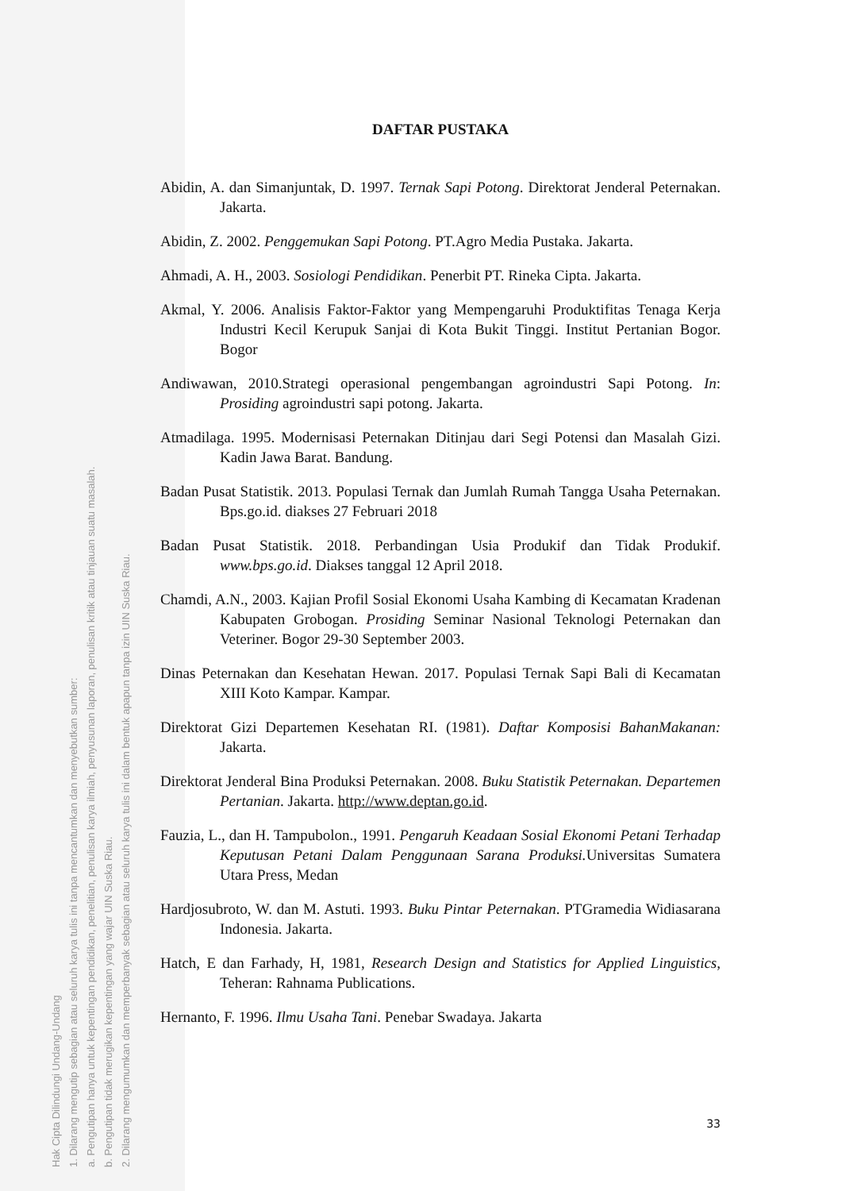Hak Cipta Dilindungi Undang-Undang
1. Dilarang mengutip sebagian atau seluruh karya tulis ini tanpa mencantumkan dan menyebutkan sumber:
a. Pengutipan hanya untuk kepentingan pendidikan, penelitian, penulisan karya ilmiah, penyusunan laporan, penulisan kritik atau tinjauan suatu masalah.
b. Pengutipan tidak merugikan kepentingan yang wajar UIN Suska Riau.
2. Dilarang mengumumkan dan memperbanyak sebagian atau seluruh karya tulis ini dalam bentuk apapun tanpa izin UIN Suska Riau.
DAFTAR PUSTAKA
Abidin, A. dan Simanjuntak, D. 1997. Ternak Sapi Potong. Direktorat Jenderal Peternakan. Jakarta.
Abidin, Z. 2002. Penggemukan Sapi Potong. PT.Agro Media Pustaka. Jakarta.
Ahmadi, A. H., 2003. Sosiologi Pendidikan. Penerbit PT. Rineka Cipta. Jakarta.
Akmal, Y. 2006. Analisis Faktor-Faktor yang Mempengaruhi Produktifitas Tenaga Kerja Industri Kecil Kerupuk Sanjai di Kota Bukit Tinggi. Institut Pertanian Bogor. Bogor
Andiwawan, 2010.Strategi operasional pengembangan agroindustri Sapi Potong. In: Prosiding agroindustri sapi potong. Jakarta.
Atmadilaga. 1995. Modernisasi Peternakan Ditinjau dari Segi Potensi dan Masalah Gizi. Kadin Jawa Barat. Bandung.
Badan Pusat Statistik. 2013. Populasi Ternak dan Jumlah Rumah Tangga Usaha Peternakan. Bps.go.id. diakses 27 Februari 2018
Badan Pusat Statistik. 2018. Perbandingan Usia Produkif dan Tidak Produkif. www.bps.go.id. Diakses tanggal 12 April 2018.
Chamdi, A.N., 2003. Kajian Profil Sosial Ekonomi Usaha Kambing di Kecamatan Kradenan Kabupaten Grobogan. Prosiding Seminar Nasional Teknologi Peternakan dan Veteriner. Bogor 29-30 September 2003.
Dinas Peternakan dan Kesehatan Hewan. 2017. Populasi Ternak Sapi Bali di Kecamatan XIII Koto Kampar. Kampar.
Direktorat Gizi Departemen Kesehatan RI. (1981). Daftar Komposisi BahanMakanan: Jakarta.
Direktorat Jenderal Bina Produksi Peternakan. 2008. Buku Statistik Peternakan. Departemen Pertanian. Jakarta. http://www.deptan.go.id.
Fauzia, L., dan H. Tampubolon., 1991. Pengaruh Keadaan Sosial Ekonomi Petani Terhadap Keputusan Petani Dalam Penggunaan Sarana Produksi. Universitas Sumatera Utara Press, Medan
Hardjosubroto, W. dan M. Astuti. 1993. Buku Pintar Peternakan. PTGramedia Widiasarana Indonesia. Jakarta.
Hatch, E dan Farhady, H, 1981, Research Design and Statistics for Applied Linguistics, Teheran: Rahnama Publications.
Hernanto, F. 1996. Ilmu Usaha Tani. Penebar Swadaya. Jakarta
33